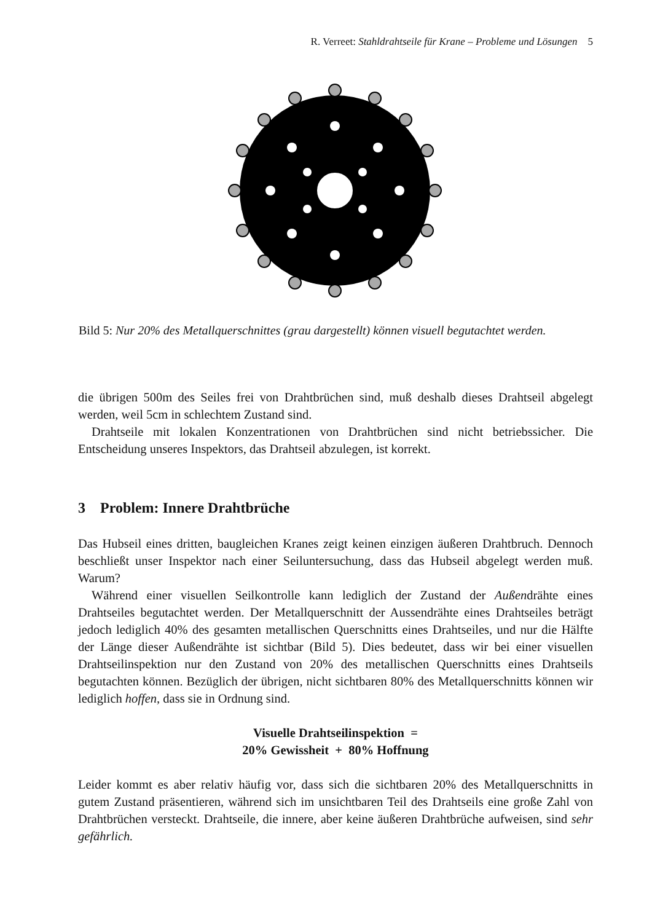R. Verreet: Stahldrahtseile für Krane – Probleme und Lösungen 5
Bild 5: Nur 20% des Metallquerschnittes (grau dargestellt) können visuell begutachtet werden.
die übrigen 500m des Seiles frei von Drahtbrüchen sind, muß deshalb dieses Drahtseil abgelegt werden, weil 5cm in schlechtem Zustand sind.
Drahtseile mit lokalen Konzentrationen von Drahtbrüchen sind nicht betriebssicher. Die Entscheidung unseres Inspektors, das Drahtseil abzulegen, ist korrekt.
3 Problem: Innere Drahtbrüche
Das Hubseil eines dritten, baugleichen Kranes zeigt keinen einzigen äußeren Drahtbruch. Dennoch beschließt unser Inspektor nach einer Seiluntersuchung, dass das Hubseil abgelegt werden muß. Warum?
Während einer visuellen Seilkontrolle kann lediglich der Zustand der Außendrähte eines Drahtseiles begutachtet werden. Der Metallquerschnitt der Aussendrähte eines Drahtseiles beträgt jedoch lediglich 40% des gesamten metallischen Querschnitts eines Drahtseiles, und nur die Hälfte der Länge dieser Außendrähte ist sichtbar (Bild 5). Dies bedeutet, dass wir bei einer visuellen Drahtseilinspektion nur den Zustand von 20% des metallischen Querschnitts eines Drahtseils begutachten können. Bezüglich der übrigen, nicht sichtbaren 80% des Metallquerschnitts können wir lediglich hoffen, dass sie in Ordnung sind.
Visuelle Drahtseilinspektion =
20% Gewissheit + 80% Hoffnung
Leider kommt es aber relativ häufig vor, dass sich die sichtbaren 20% des Metallquerschnitts in gutem Zustand präsentieren, während sich im unsichtbaren Teil des Drahtseils eine große Zahl von Drahtbrüchen versteckt. Drahtseile, die innere, aber keine äußeren Drahtbrüche aufweisen, sind sehr gefährlich.